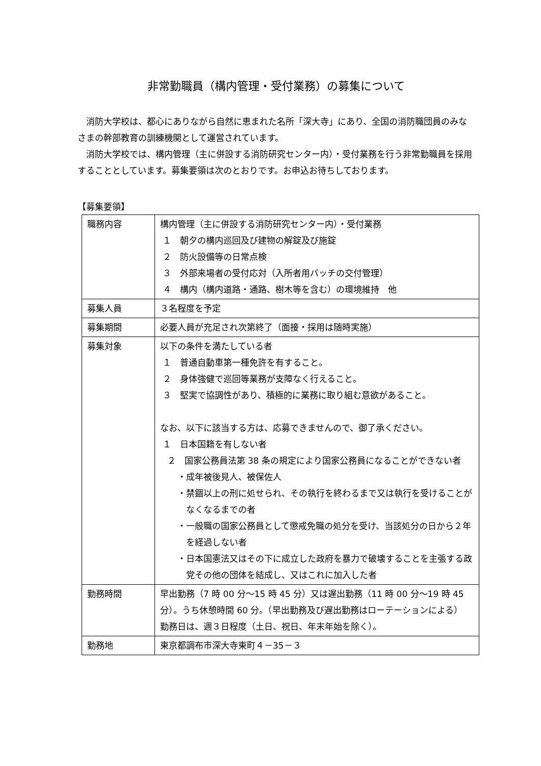非常勤職員（構内管理・受付業務）の募集について
消防大学校は、都心にありながら自然に恵まれた名所「深大寺」にあり、全国の消防職団員のみなさまの幹部教育の訓練機関として運営されています。
消防大学校では、構内管理（主に併設する消防研究センター内）・受付業務を行う非常勤職員を採用することとしています。募集要領は次のとおりです。お申込お待ちしております。
【募集要領】
| 職務内容 | 構内管理（主に併設する消防研究センター内）・受付業務 １ 朝夕の構内巡回及び建物の解錠及び施錠 ２ 防火設備等の日常点検 ３ 外部来場者の受付応対（入所者用バッチの交付管理） ４ 構内（構内道路・通路、樹木等を含む）の環境維持 他 |
| 募集人員 | ３名程度を予定 |
| 募集期間 | 必要人員が充足され次第終了（面接・採用は随時実施） |
| 募集対象 | 以下の条件を満たしている者 １ 普通自動車第一種免許を有すること。 ２ 身体強健で巡回等業務が支障なく行えること。 ３ 堅実で協調性があり、積極的に業務に取り組む意欲があること。 なお、以下に該当する方は、応募できませんので、御了承ください。 １ 日本国籍を有しない者 ２ 国家公務員法第 38 条の規定により国家公務員になることができない者 ・成年被後見人、被保佐人 ・禁錮以上の刑に処せられ、その執行を終わるまで又は執行を受けることがなくなるまでの者 ・一般職の国家公務員として懲戒免職の処分を受け、当該処分の日から２年を経過しない者 ・日本国憲法又はその下に成立した政府を暴力で破壊することを主張する政党その他の団体を結成し、又はこれに加入した者 |
| 勤務時間 | 早出勤務（7 時 00 分～15 時 45 分）又は遅出勤務（11 時 00 分～19 時 45 分）。うち休憩時間 60 分。（早出勤務及び遅出勤務はローテーションによる） 勤務日は、週３日程度（土日、祝日、年末年始を除く）。 |
| 勤務地 | 東京都調布市深大寺東町４－35－３ |